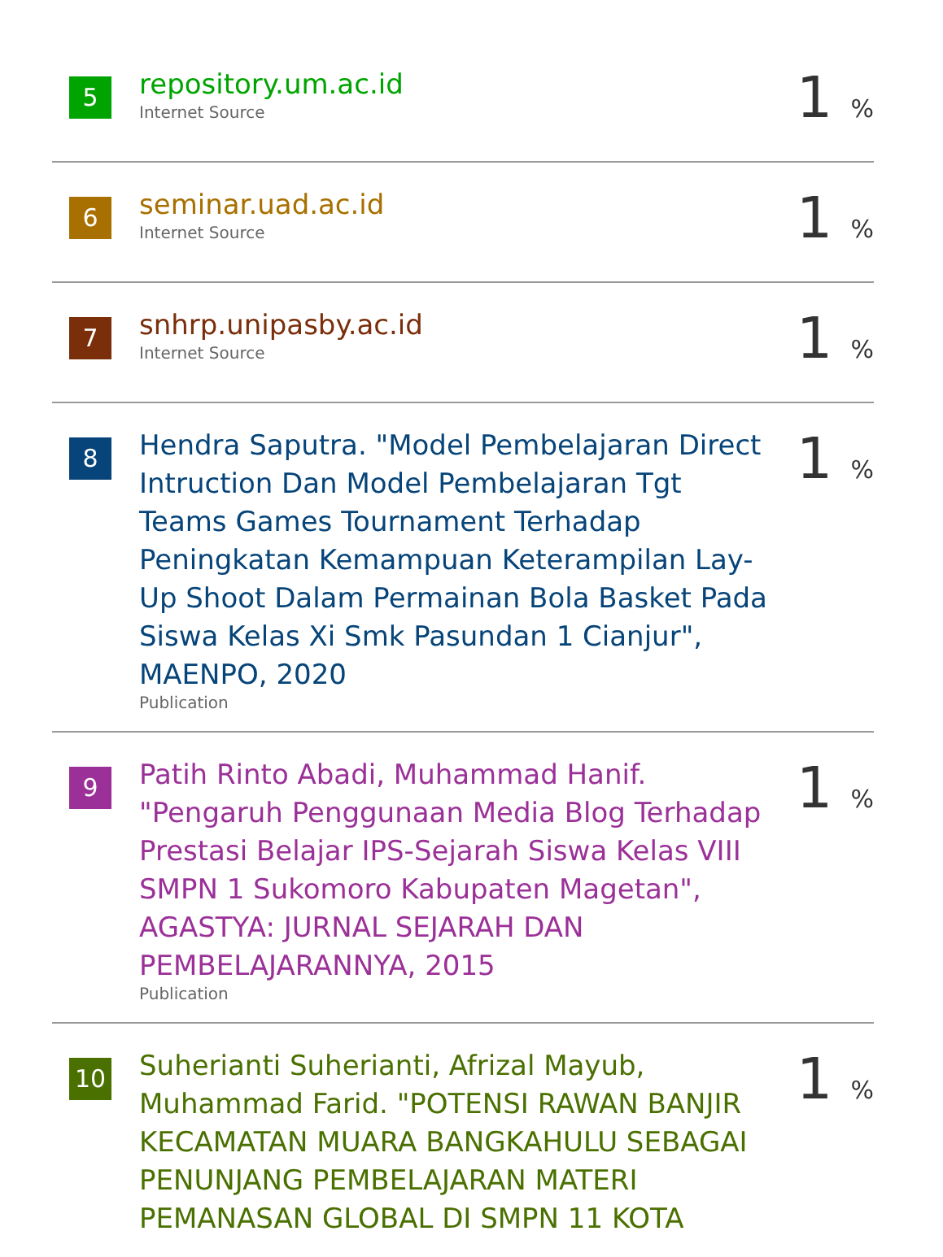5
repository.um.ac.id
Internet Source
1 %
6
seminar.uad.ac.id
Internet Source
1 %
7
snhrp.unipasby.ac.id
Internet Source
1 %
8
Hendra Saputra. "Model Pembelajaran Direct Intruction Dan Model Pembelajaran Tgt Teams Games Tournament Terhadap Peningkatan Kemampuan Keterampilan Lay-Up Shoot Dalam Permainan Bola Basket Pada Siswa Kelas Xi Smk Pasundan 1 Cianjur", MAENPO, 2020
Publication
1 %
9
Patih Rinto Abadi, Muhammad Hanif. "Pengaruh Penggunaan Media Blog Terhadap Prestasi Belajar IPS-Sejarah Siswa Kelas VIII SMPN 1 Sukomoro Kabupaten Magetan", AGASTYA: JURNAL SEJARAH DAN PEMBELAJARANNYA, 2015
Publication
1 %
10
Suherianti Suherianti, Afrizal Mayub, Muhammad Farid. "POTENSI RAWAN BANJIR KECAMATAN MUARA BANGKAHULU SEBAGAI PENUNJANG PEMBELAJARAN MATERI PEMANASAN GLOBAL DI SMPN 11 KOTA
1 %